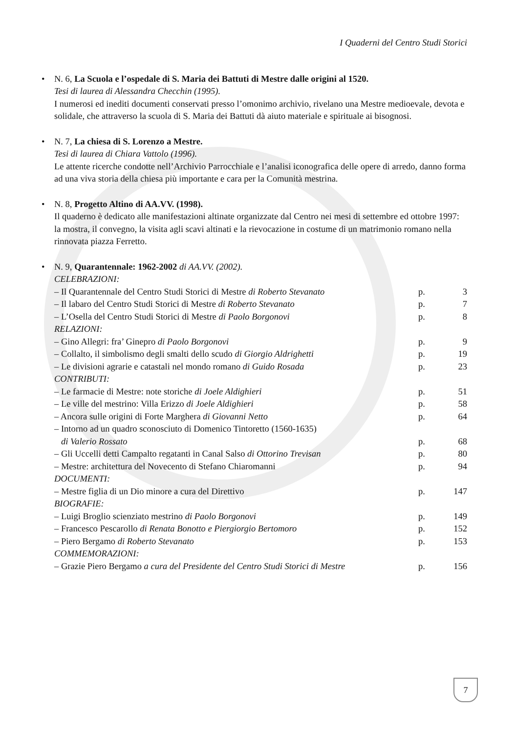I Quaderni del Centro Studi Storici
• N. 6, La Scuola e l’ospedale di S. Maria dei Battuti di Mestre dalle origini al 1520.
Tesi di laurea di Alessandra Checchin (1995).
I numerosi ed inediti documenti conservati presso l’omonimo archivio, rivelano una Mestre medio­evale, devota e solidale, che attraverso la scuola di S. Maria dei Battuti dà aiuto materiale e spiritua­le ai bisognosi.
• N. 7, La chiesa di S. Lorenzo a Mestre.
Tesi di laurea di Chiara Vattolo (1996).
Le attente ricerche condotte nell’Archivio Parrocchiale e l’analisi iconografica delle opere di arredo, danno forma ad una viva storia della chiesa più importante e cara per la Comunità mestrina.
• N. 8, Progetto Altino di AA.VV. (1998).
Il quaderno è dedicato alle manifestazioni altinate organizzate dal Centro nei mesi di settembre ed ottobre 1997: la mostra, il convegno, la visita agli scavi altinati e la rievocazione in costume di un matrimonio romano nella rinnovata piazza Ferretto.
• N. 9, Quarantennale: 1962-2002 di AA.VV. (2002).
| CELEBRAZIONI: | | |
| – Il Quarantennale del Centro Studi Storici di Mestre di Roberto Stevanato | p. | 3 |
| – Il labaro del Centro Studi Storici di Mestre di Roberto Stevanato | p. | 7 |
| – L’Osella del Centro Studi Storici di Mestre di Paolo Borgonovi | p. | 8 |
| RELAZIONI: | | |
| – Gino Allegri: fra’ Ginepro di Paolo Borgonovi | p. | 9 |
| – Collalto, il simbolismo degli smalti dello scudo di Giorgio Aldrighetti | p. | 19 |
| – Le divisioni agrarie e catastali nel mondo romano di Guido Rosada | p. | 23 |
| CONTRIBUTI: | | |
| – Le farmacie di Mestre: note storiche di Joele Aldighieri | p. | 51 |
| – Le ville del mestrino: Villa Erizzo di Joele Aldighieri | p. | 58 |
| – Ancora sulle origini di Forte Marghera di Giovanni Netto | p. | 64 |
| – Intorno ad un quadro sconosciuto di Domenico Tintoretto (1560-1635) di Valerio Rossato | p. | 68 |
| – Gli Uccelli detti Campalto regatanti in Canal Salso di Ottorino Trevisan | p. | 80 |
| – Mestre: architettura del Novecento di Stefano Chiaromanni | p. | 94 |
| DOCUMENTI: | | |
| – Mestre figlia di un Dio minore a cura del Direttivo | p. | 147 |
| BIOGRAFIE: | | |
| – Luigi Broglio scienziato mestrino di Paolo Borgonovi | p. | 149 |
| – Francesco Pescarollo di Renata Bonotto e Piergiorgio Bertomoro | p. | 152 |
| – Piero Bergamo di Roberto Stevanato | p. | 153 |
| COMMEMORAZIONI: | | |
| – Grazie Piero Bergamo a cura del Presidente del Centro Studi Storici di Mestre | p. | 156 |
7